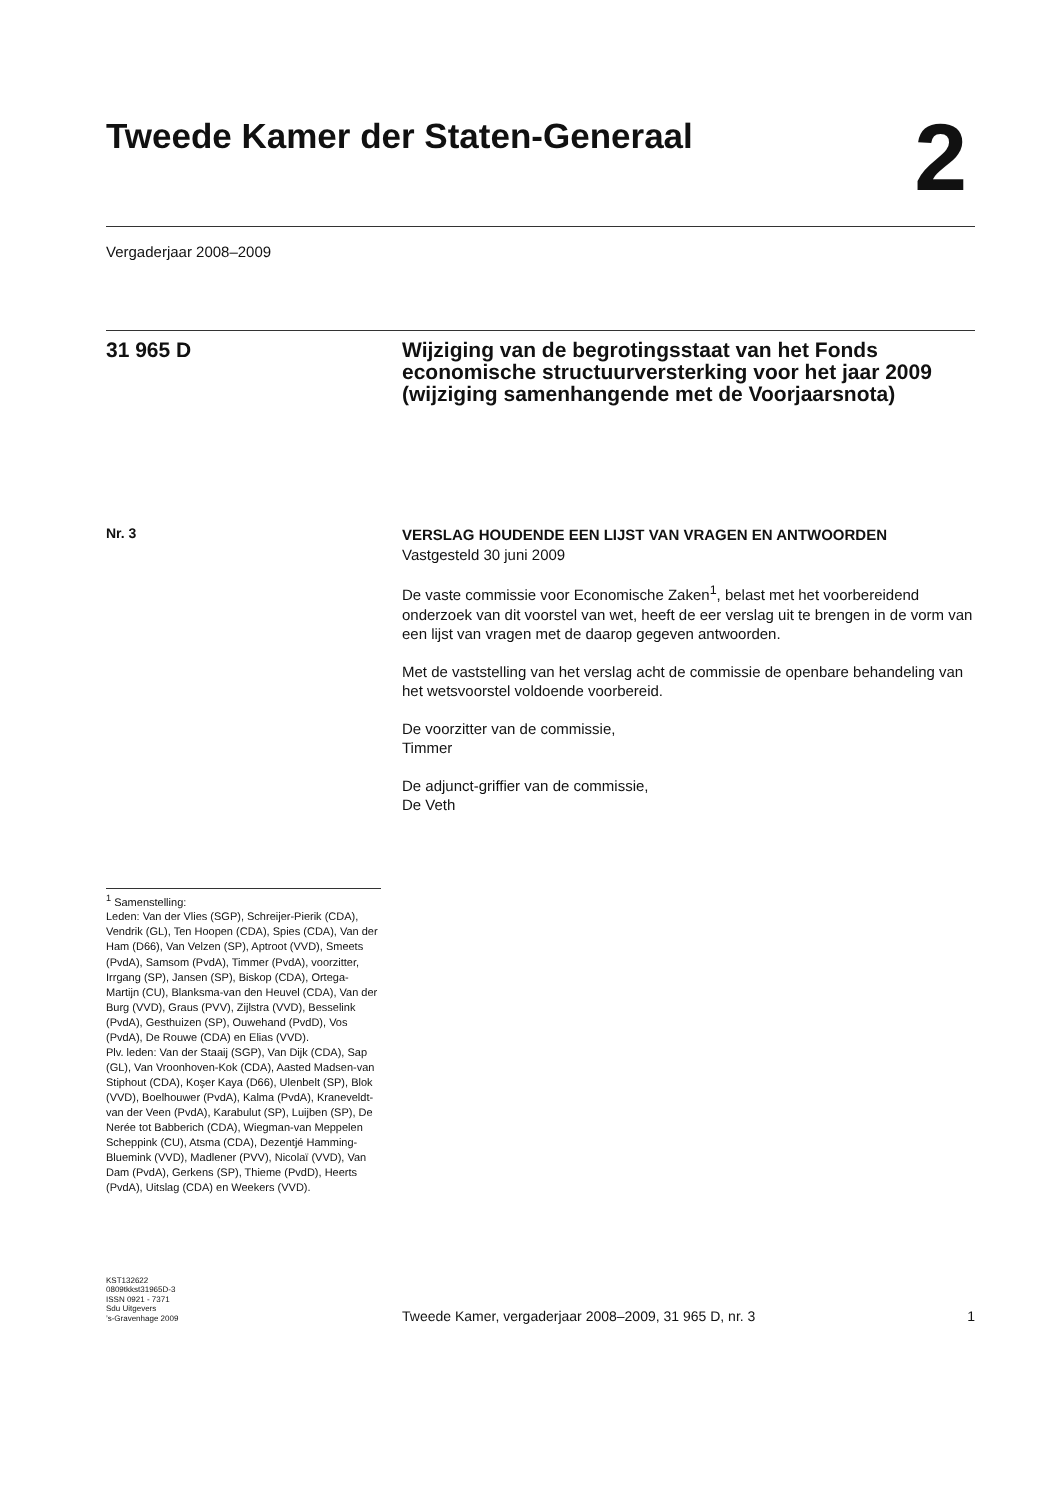Tweede Kamer der Staten-Generaal
2
Vergaderjaar 2008–2009
31 965 D Wijziging van de begrotingsstaat van het Fonds economische structuurversterking voor het jaar 2009 (wijziging samenhangende met de Voorjaarsnota)
Nr. 3
VERSLAG HOUDENDE EEN LIJST VAN VRAGEN EN ANTWOORDEN
Vastgesteld 30 juni 2009
De vaste commissie voor Economische Zaken<sup>1</sup>, belast met het voorbereidend onderzoek van dit voorstel van wet, heeft de eer verslag uit te brengen in de vorm van een lijst van vragen met de daarop gegeven antwoorden.
Met de vaststelling van het verslag acht de commissie de openbare behandeling van het wetsvoorstel voldoende voorbereid.
De voorzitter van de commissie,
Timmer
De adjunct-griffier van de commissie,
De Veth
<sup>1</sup> Samenstelling:
Leden: Van der Vlies (SGP), Schreijer-Pierik (CDA), Vendrik (GL), Ten Hoopen (CDA), Spies (CDA), Van der Ham (D66), Van Velzen (SP), Aptroot (VVD), Smeets (PvdA), Samsom (PvdA), Timmer (PvdA), voorzitter, Irrgang (SP), Jansen (SP), Biskop (CDA), Ortega-Martijn (CU), Blanksma-van den Heuvel (CDA), Van der Burg (VVD), Graus (PVV), Zijlstra (VVD), Besselink (PvdA), Gesthuizen (SP), Ouwehand (PvdD), Vos (PvdA), De Rouwe (CDA) en Elias (VVD).
Plv. leden: Van der Staaij (SGP), Van Dijk (CDA), Sap (GL), Van Vroonhoven-Kok (CDA), Aasted Madsen-van Stiphout (CDA), Koşer Kaya (D66), Ulenbelt (SP), Blok (VVD), Boelhouwer (PvdA), Kalma (PvdA), Kraneveldt-van der Veen (PvdA), Karabulut (SP), Luijben (SP), De Nerée tot Babberich (CDA), Wiegman-van Meppelen Scheppink (CU), Atsma (CDA), Dezentjé Hamming-Bluemink (VVD), Madlener (PVV), Nicolaï (VVD), Van Dam (PvdA), Gerkens (SP), Thieme (PvdD), Heerts (PvdA), Uitslag (CDA) en Weekers (VVD).
KST132622
0809tkkst31965D-3
ISSN 0921 - 7371
Sdu Uitgevers
’s-Gravenhage 2009
Tweede Kamer, vergaderjaar 2008–2009, 31 965 D, nr. 3 1